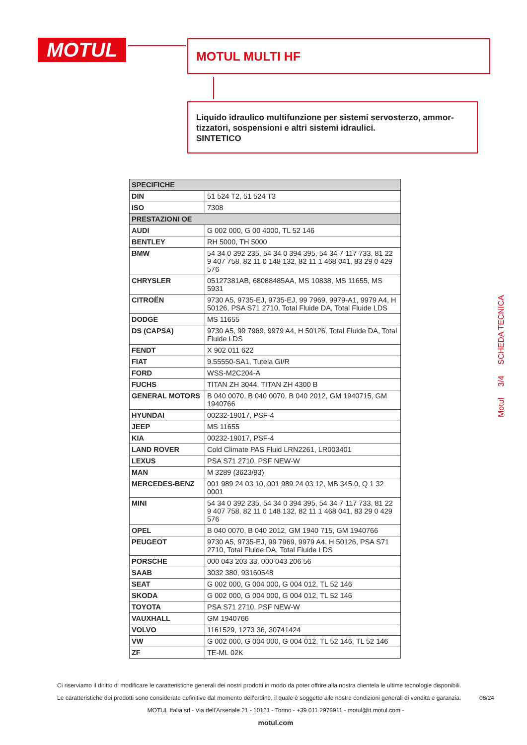MOTUL MOTUL MULTI HF
Liquido idraulico multifunzione per sistemi servosterzo, ammor-tizzatori, sospensioni e altri sistemi idraulici.
SINTETICO
| SPECIFICHE | |
| --- | --- |
| DIN | 51 524 T2, 51 524 T3 |
| ISO | 7308 |
| PRESTAZIONI OE | |
| AUDI | G 002 000, G 00 4000, TL 52 146 |
| BENTLEY | RH 5000, TH 5000 |
| BMW | 54 34 0 392 235, 54 34 0 394 395, 54 34 7 117 733, 81 22 9 407 758, 82 11 0 148 132, 82 11 1 468 041, 83 29 0 429 576 |
| CHRYSLER | 05127381AB, 68088485AA, MS 10838, MS 11655, MS 5931 |
| CITROËN | 9730 A5, 9735-EJ, 9735-EJ, 99 7969, 9979-A1, 9979 A4, H 50126, PSA S71 2710, Total Fluide DA, Total Fluide LDS |
| DODGE | MS 11655 |
| DS (CAPSA) | 9730 A5, 99 7969, 9979 A4, H 50126, Total Fluide DA, Total Fluide LDS |
| FENDT | X 902 011 622 |
| FIAT | 9.55550-SA1, Tutela GI/R |
| FORD | WSS-M2C204-A |
| FUCHS | TITAN ZH 3044, TITAN ZH 4300 B |
| GENERAL MOTORS | B 040 0070, B 040 0070, B 040 2012, GM 1940715, GM 1940766 |
| HYUNDAI | 00232-19017, PSF-4 |
| JEEP | MS 11655 |
| KIA | 00232-19017, PSF-4 |
| LAND ROVER | Cold Climate PAS Fluid LRN2261, LR003401 |
| LEXUS | PSA S71 2710, PSF NEW-W |
| MAN | M 3289 (3623/93) |
| MERCEDES-BENZ | 001 989 24 03 10, 001 989 24 03 12, MB 345.0, Q 1 32 0001 |
| MINI | 54 34 0 392 235, 54 34 0 394 395, 54 34 7 117 733, 81 22 9 407 758, 82 11 0 148 132, 82 11 1 468 041, 83 29 0 429 576 |
| OPEL | B 040 0070, B 040 2012, GM 1940 715, GM 1940766 |
| PEUGEOT | 9730 A5, 9735-EJ, 99 7969, 9979 A4, H 50126, PSA S71 2710, Total Fluide DA, Total Fluide LDS |
| PORSCHE | 000 043 203 33, 000 043 206 56 |
| SAAB | 3032 380, 93160548 |
| SEAT | G 002 000, G 004 000, G 004 012, TL 52 146 |
| SKODA | G 002 000, G 004 000, G 004 012, TL 52 146 |
| TOYOTA | PSA S71 2710, PSF NEW-W |
| VAUXHALL | GM 1940766 |
| VOLVO | 1161529, 1273 36, 30741424 |
| VW | G 002 000, G 004 000, G 004 012, TL 52 146, TL 52 146 |
| ZF | TE-ML 02K |
Motul 3/4 SCHEDA TECNICA
Ci riserviamo il diritto di modificare le caratteristiche generali dei nostri prodotti in modo da poter offrire alla nostra clientela le ultime tecnologie disponibili.
Le caratteristiche dei prodotti sono considerate definitive dal momento dell’ordine, il quale è soggetto alle nostre condizioni generali di vendita e garanzia. 08/24
MOTUL Italia srl - Via dell’Arsenale 21 - 10121 - Torino - +39 011 2978911 - motul@it.motul.com -
motul.com